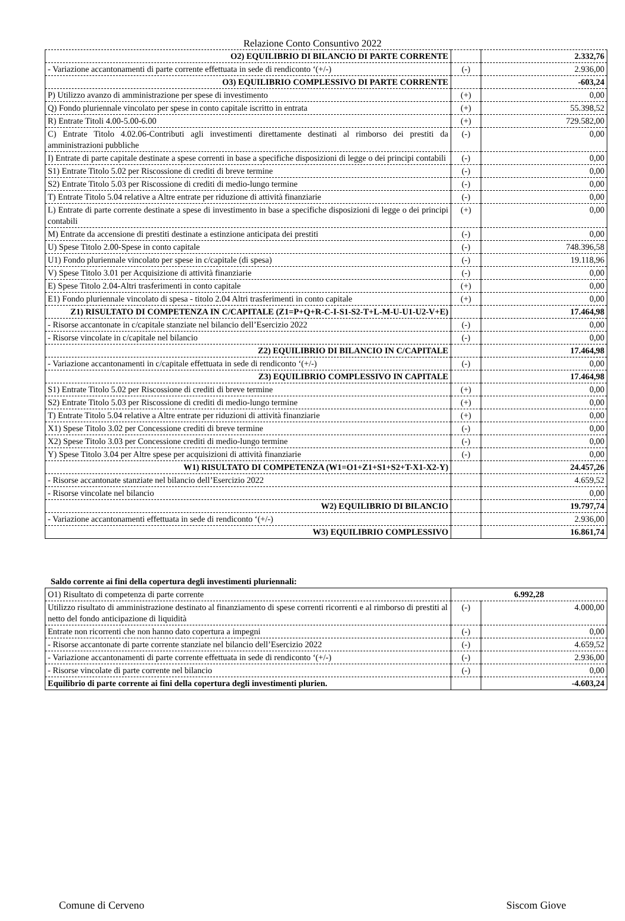Relazione Conto Consuntivo 2022
| O2) EQUILIBRIO DI BILANCIO DI PARTE CORRENTE | | 2.332,76 |
| - Variazione accantonamenti di parte corrente effettuata in sede di rendiconto ‘(+/-) | (-) | 2.936,00 |
| O3) EQUILIBRIO COMPLESSIVO DI PARTE CORRENTE | | -603,24 |
| P) Utilizzo avanzo di amministrazione per spese di investimento | (+) | 0,00 |
| Q) Fondo pluriennale vincolato per spese in conto capitale iscritto in entrata | (+) | 55.398,52 |
| R) Entrate Titoli 4.00-5.00-6.00 | (+) | 729.582,00 |
| C) Entrate Titolo 4.02.06-Contributi agli investimenti direttamente destinati al rimborso dei prestiti da amministrazioni pubbliche | (-) | 0,00 |
| I) Entrate di parte capitale destinate a spese correnti in base a specifiche disposizioni di legge o dei principi contabili | (-) | 0,00 |
| S1) Entrate Titolo 5.02 per Riscossione di crediti di breve termine | (-) | 0,00 |
| S2) Entrate Titolo 5.03 per Riscossione di crediti di medio-lungo termine | (-) | 0,00 |
| T) Entrate Titolo 5.04 relative a Altre entrate per riduzione di attività finanziarie | (-) | 0,00 |
| L) Entrate di parte corrente destinate a spese di investimento in base a specifiche disposizioni di legge o dei principi contabili | (+) | 0,00 |
| M) Entrate da accensione di prestiti destinate a estinzione anticipata dei prestiti | (-) | 0,00 |
| U) Spese Titolo 2.00-Spese in conto capitale | (-) | 748.396,58 |
| U1) Fondo pluriennale vincolato per spese in c/capitale (di spesa) | (-) | 19.118,96 |
| V) Spese Titolo 3.01 per Acquisizione di attività finanziarie | (-) | 0,00 |
| E) Spese Titolo 2.04-Altri trasferimenti in conto capitale | (+) | 0,00 |
| E1) Fondo pluriennale vincolato di spesa - titolo 2.04 Altri trasferimenti in conto capitale | (+) | 0,00 |
| Z1) RISULTATO DI COMPETENZA IN C/CAPITALE (Z1=P+Q+R-C-I-S1-S2-T+L-M-U-U1-U2-V+E) | | 17.464,98 |
| - Risorse accantonate in c/capitale stanziate nel bilancio dell’Esercizio 2022 | (-) | 0,00 |
| - Risorse vincolate in c/capitale nel bilancio | (-) | 0,00 |
| Z2) EQUILIBRIO DI BILANCIO IN C/CAPITALE | | 17.464,98 |
| - Variazione accantonamenti in c/capitale effettuata in sede di rendiconto ‘(+/-) | (-) | 0,00 |
| Z3) EQUILIBRIO COMPLESSIVO IN CAPITALE | | 17.464,98 |
| S1) Entrate Titolo 5.02 per Riscossione di crediti di breve termine | (+) | 0,00 |
| S2) Entrate Titolo 5.03 per Riscossione di crediti di medio-lungo termine | (+) | 0,00 |
| T) Entrate Titolo 5.04 relative a Altre entrate per riduzioni di attività finanziarie | (+) | 0,00 |
| X1) Spese Titolo 3.02 per Concessione crediti di breve termine | (-) | 0,00 |
| X2) Spese Titolo 3.03 per Concessione crediti di medio-lungo termine | (-) | 0,00 |
| Y) Spese Titolo 3.04 per Altre spese per acquisizioni di attività finanziarie | (-) | 0,00 |
| W1) RISULTATO DI COMPETENZA (W1=O1+Z1+S1+S2+T-X1-X2-Y) | | 24.457,26 |
| - Risorse accantonate stanziate nel bilancio dell’Esercizio 2022 | | 4.659,52 |
| - Risorse vincolate nel bilancio | | 0,00 |
| W2) EQUILIBRIO DI BILANCIO | | 19.797,74 |
| - Variazione accantonamenti effettuata in sede di rendiconto ‘(+/-) | | 2.936,00 |
| W3) EQUILIBRIO COMPLESSIVO | | 16.861,74 |
Saldo corrente ai fini della copertura degli investimenti pluriennali:
| O1) Risultato di competenza di parte corrente | 6.992,28 | |
| Utilizzo risultato di amministrazione destinato al finanziamento di spese correnti ricorrenti e al rimborso di prestiti al netto del fondo anticipazione di liquidità | (-) | 4.000,00 |
| Entrate non ricorrenti che non hanno dato copertura a impegni | (-) | 0,00 |
| - Risorse accantonate di parte corrente stanziate nel bilancio dell’Esercizio 2022 | (-) | 4.659,52 |
| - Variazione accantonamenti di parte corrente effettuata in sede di rendiconto ‘(+/-) | (-) | 2.936,00 |
| - Risorse vincolate di parte corrente nel bilancio | (-) | 0,00 |
| Equilibrio di parte corrente ai fini della copertura degli investimenti plurien. | | -4.603,24 |
Comune di Cerveno Siscom Giove